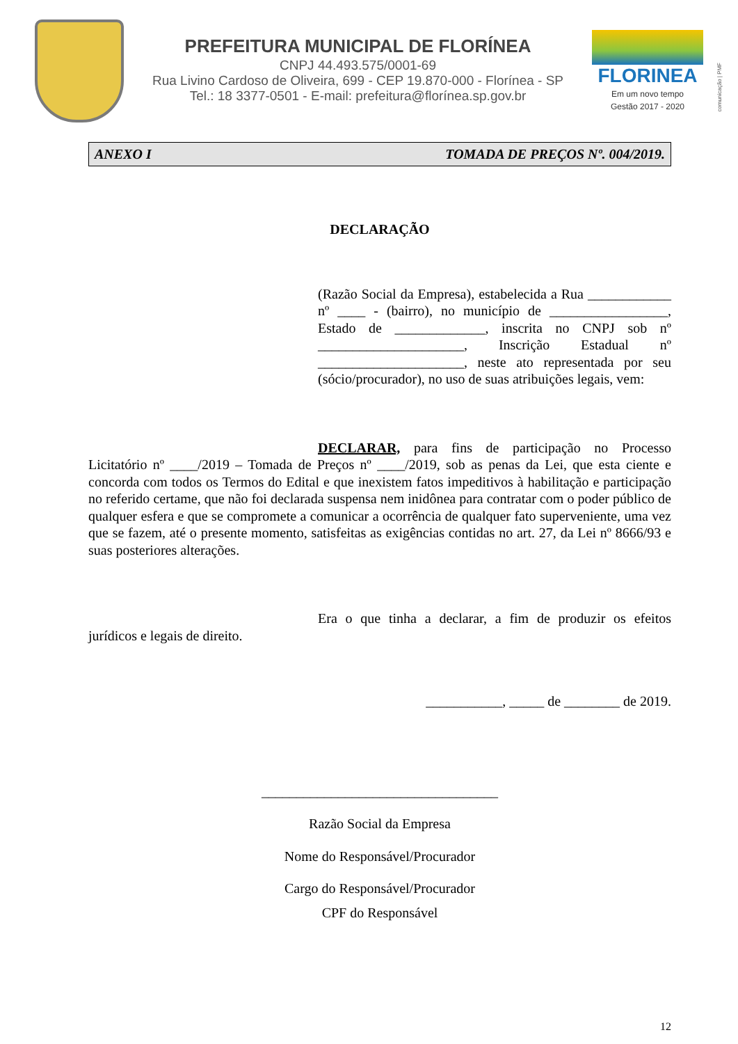PREFEITURA MUNICIPAL DE FLORÍNEA
CNPJ 44.493.575/0001-69
Rua Livino Cardoso de Oliveira, 699 - CEP 19.870-000 - Florínea - SP
Tel.: 18 3377-0501 - E-mail: prefeitura@florínea.sp.gov.br
FLORINEA
Em um novo tempo
Gestão 2017 - 2020
comunicação | PMF
ANEXO I TOMADA DE PREÇOS Nº. 004/2019.
DECLARAÇÃO
(Razão Social da Empresa), estabelecida a Rua ____________ nº ____ - (bairro), no município de _________________, Estado de _____________, inscrita no CNPJ sob nº _____________________, Inscrição Estadual nº _____________________, neste ato representada por seu (sócio/procurador), no uso de suas atribuições legais, vem:
DECLARAR, para fins de participação no Processo Licitatório nº ____/2019 – Tomada de Preços nº ____/2019, sob as penas da Lei, que esta ciente e concorda com todos os Termos do Edital e que inexistem fatos impeditivos à habilitação e participação no referido certame, que não foi declarada suspensa nem inidônea para contratar com o poder público de qualquer esfera e que se compromete a comunicar a ocorrência de qualquer fato superveniente, uma vez que se fazem, até o presente momento, satisfeitas as exigências contidas no art. 27, da Lei nº 8666/93 e suas posteriores alterações.
Era o que tinha a declarar, a fim de produzir os efeitos jurídicos e legais de direito.
___________, _____ de ________ de 2019.
__________________________________
Razão Social da Empresa
Nome do Responsável/Procurador
Cargo do Responsável/Procurador
CPF do Responsável
12